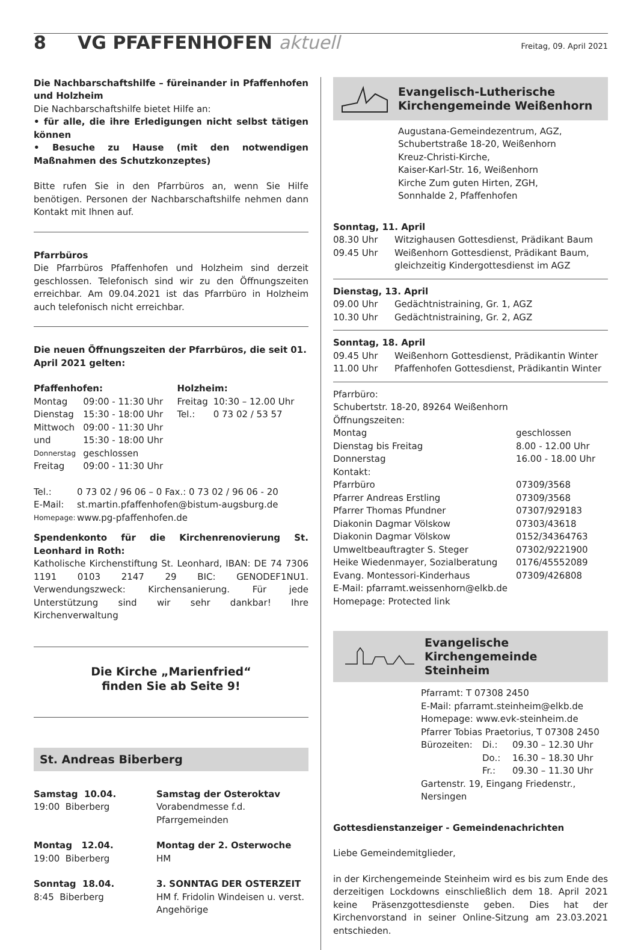8 VG PFAFFENHOFEN aktuell
Freitag, 09. April 2021
Die Nachbarschaftshilfe – füreinander in Pfaffenhofen und Holzheim
Die Nachbarschaftshilfe bietet Hilfe an:
• für alle, die ihre Erledigungen nicht selbst tätigen können
• Besuche zu Hause (mit den notwendigen Maßnahmen des Schutzkonzeptes)
Bitte rufen Sie in den Pfarrbüros an, wenn Sie Hilfe benötigen. Personen der Nachbarschaftshilfe nehmen dann Kontakt mit Ihnen auf.
Pfarrbüros
Die Pfarrbüros Pfaffenhofen und Holzheim sind derzeit geschlossen. Telefonisch sind wir zu den Öffnungszeiten erreichbar. Am 09.04.2021 ist das Pfarrbüro in Holzheim auch telefonisch nicht erreichbar.
Die neuen Öffnungszeiten der Pfarrbüros, die seit 01. April 2021 gelten:
| Pfaffenhofen: | | Holzheim: | |
| --- | --- | --- | --- |
| Montag | 09:00 - 11:30 Uhr | Freitag | 10:30 – 12.00 Uhr |
| Dienstag | 15:30 - 18:00 Uhr | Tel.: | 0 73 02 / 53 57 |
| Mittwoch | 09:00 - 11:30 Uhr | | |
| und | 15:30 - 18:00 Uhr | | |
| Donnerstag | geschlossen | | |
| Freitag | 09:00 - 11:30 Uhr | | |
| Tel.: | 0 73 02 / 96 06 – 0 Fax.: 0 73 02 / 96 06 - 20 |
| E-Mail: | st.martin.pfaffenhofen@bistum-augsburg.de |
| Homepage: | www.pg-pfaffenhofen.de |
Spendenkonto für die Kirchenrenovierung St. Leonhard in Roth:
Katholische Kirchenstiftung St. Leonhard, IBAN: DE 74 7306 1191 0103 2147 29 BIC: GENODEF1NU1. Verwendungszweck: Kirchensanierung. Für jede Unterstützung sind wir sehr dankbar! Ihre Kirchenverwaltung
Die Kirche „Marienfried“
finden Sie ab Seite 9!
St. Andreas Biberberg
| Samstag 10.04. 19:00 Biberberg | Samstag der Osteroktav Vorabendmesse f.d. Pfarrgemeinden |
| Montag 12.04. 19:00 Biberberg | Montag der 2. Osterwoche HM |
| Sonntag 18.04. 8:45 Biberberg | 3. SONNTAG DER OSTERZEIT HM f. Fridolin Windeisen u. verst. Angehörige |
Evangelisch-Lutherische
Kirchengemeinde Weißenhorn
Augustana-Gemeindezentrum, AGZ,
Schubertstraße 18-20, Weißenhorn
Kreuz-Christi-Kirche,
Kaiser-Karl-Str. 16, Weißenhorn
Kirche Zum guten Hirten, ZGH,
Sonnhalde 2, Pfaffenhofen
| Sonntag, 11. April | |
| --- | --- |
| 08.30 Uhr | Witzighausen Gottesdienst, Prädikant Baum |
| 09.45 Uhr | Weißenhorn Gottesdienst, Prädikant Baum, gleichzeitig Kindergottesdienst im AGZ |
| Dienstag, 13. April | |
| --- | --- |
| 09.00 Uhr | Gedächtnistraining, Gr. 1, AGZ |
| 10.30 Uhr | Gedächtnistraining, Gr. 2, AGZ |
| Sonntag, 18. April | |
| --- | --- |
| 09.45 Uhr | Weißenhorn Gottesdienst, Prädikantin Winter |
| 11.00 Uhr | Pfaffenhofen Gottesdienst, Prädikantin Winter |
Pfarrbüro:
Schubertstr. 18-20, 89264 Weißenhorn
Öffnungszeiten:
| Montag | geschlossen |
| Dienstag bis Freitag | 8.00 - 12.00 Uhr |
| Donnerstag | 16.00 - 18.00 Uhr |
| Kontakt: | |
| Pfarrbüro | 07309/3568 |
| Pfarrer Andreas Erstling | 07309/3568 |
| Pfarrer Thomas Pfundner | 07307/929183 |
| Diakonin Dagmar Völskow | 07303/43618 |
| Diakonin Dagmar Völskow | 0152/34364763 |
| Umweltbeauftragter S. Steger | 07302/9221900 |
| Heike Wiedenmayer, Sozialberatung | 0176/45552089 |
| Evang. Montessori-Kinderhaus | 07309/426808 |
| E-Mail: pfarramt.weissenhorn@elkb.de | |
| Homepage: Protected link | |
Evangelische Kirchengemeinde
Steinheim
Pfarramt: T 07308 2450
E-Mail: pfarramt.steinheim@elkb.de
Homepage: www.evk-steinheim.de
Pfarrer Tobias Praetorius, T 07308 2450
| Bürozeiten: | Di.: | 09.30 – 12.30 Uhr |
| | Do.: | 16.30 – 18.30 Uhr |
| | Fr.: | 09.30 – 11.30 Uhr |
Gartenstr. 19, Eingang Friedenstr., Nersingen
Gottesdienstanzeiger - Gemeindenachrichten
Liebe Gemeindemitglieder,
in der Kirchengemeinde Steinheim wird es bis zum Ende des derzeitigen Lockdowns einschließlich dem 18. April 2021 keine Präsenzgottesdienste geben. Dies hat der Kirchenvorstand in seiner Online-Sitzung am 23.03.2021 entschieden.